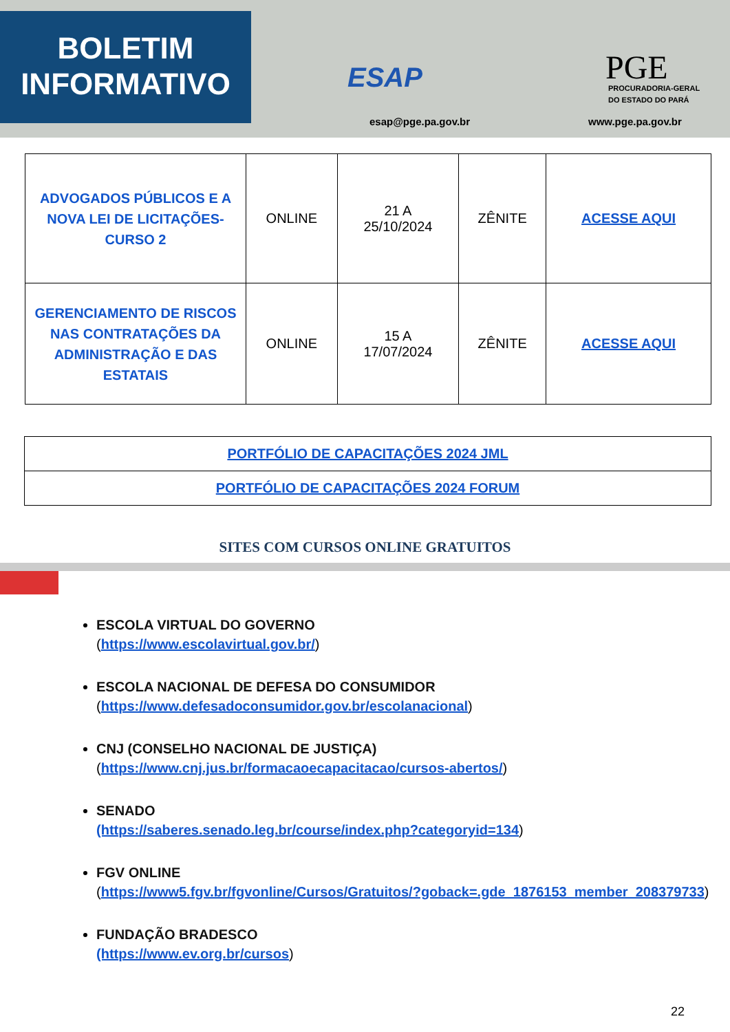BOLETIM
INFORMATIVO
ESAP
esap@pge.pa.gov.br
PGE
PROCURADORIA-GERAL
DO ESTADO DO PARÁ
www.pge.pa.gov.br
| ADVOGADOS PÚBLICOS E A NOVA LEI DE LICITAÇÕES-CURSO 2 | ONLINE | 21 A 25/10/2024 | ZÊNITE | ACESSE AQUI |
| GERENCIAMENTO DE RISCOS NAS CONTRATAÇÕES DA ADMINISTRAÇÃO E DAS ESTATAIS | ONLINE | 15 A 17/07/2024 | ZÊNITE | ACESSE AQUI |
| PORTFÓLIO DE CAPACITAÇÕES 2024 JML |
| PORTFÓLIO DE CAPACITAÇÕES 2024 FORUM |
SITES COM CURSOS ONLINE GRATUITOS
ESCOLA VIRTUAL DO GOVERNO
(https://www.escolavirtual.gov.br/)
ESCOLA NACIONAL DE DEFESA DO CONSUMIDOR
(https://www.defesadoconsumidor.gov.br/escolanacional)
CNJ (CONSELHO NACIONAL DE JUSTIÇA)
(https://www.cnj.jus.br/formacaoecapacitacao/cursos-abertos/)
SENADO
(https://saberes.senado.leg.br/course/index.php?categoryid=134)
FGV ONLINE
(https://www5.fgv.br/fgvonline/Cursos/Gratuitos/?goback=.gde_1876153_member_208379733)
FUNDAÇÃO BRADESCO
(https://www.ev.org.br/cursos)
22